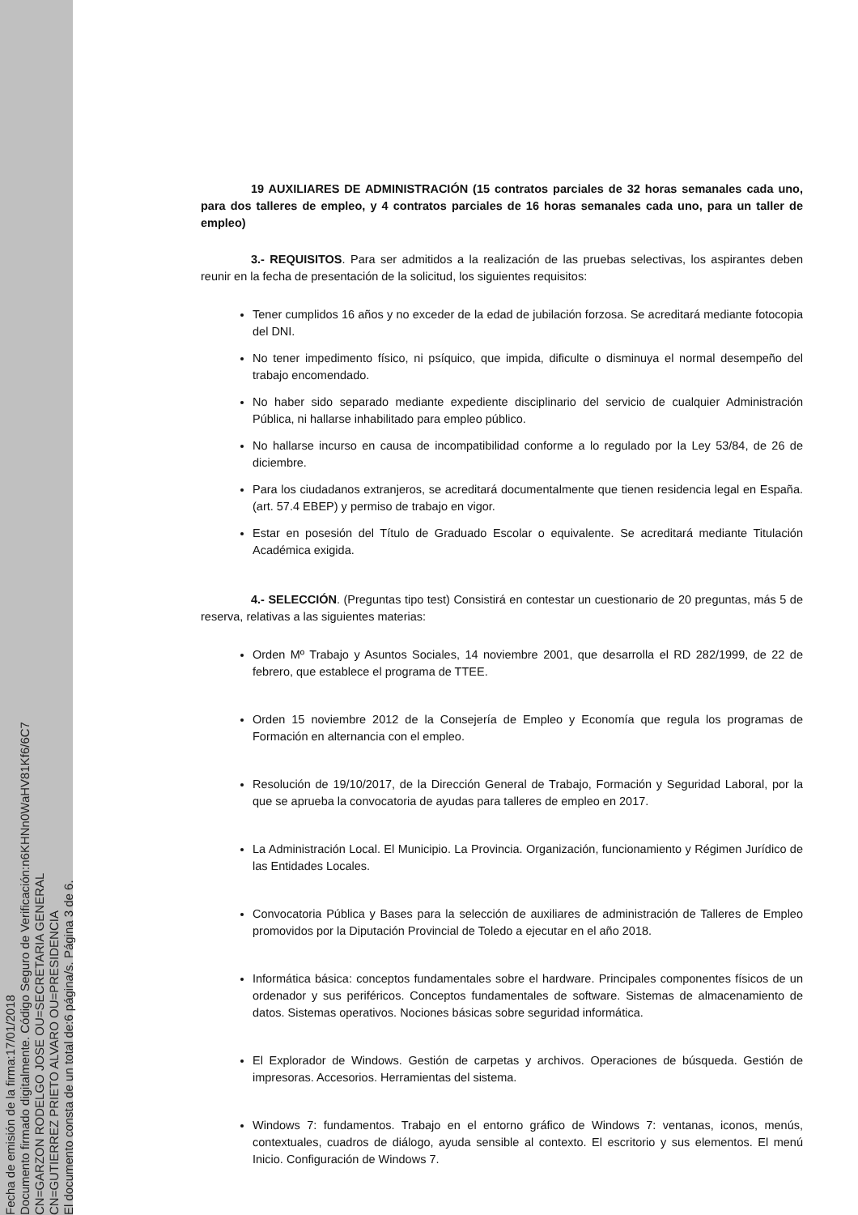Fecha de emisión de la firma:17/01/2018
Documento firmado digitalmente. Código Seguro de Verificación:n6KHNn0WaHV81Kf6/6C7
CN=GARZON RODELGO JOSE OU=SECRETARIA GENERAL
CN=GUTIERREZ PRIETO ALVARO OU=PRESIDENCIA
El documento consta de un total de:6 página/s. Página 3 de 6.
19 AUXILIARES DE ADMINISTRACIÓN (15 contratos parciales de 32 horas semanales cada uno, para dos talleres de empleo, y 4 contratos parciales de 16 horas semanales cada uno, para un taller de empleo)
3.- REQUISITOS. Para ser admitidos a la realización de las pruebas selectivas, los aspirantes deben reunir en la fecha de presentación de la solicitud, los siguientes requisitos:
Tener cumplidos 16 años y no exceder de la edad de jubilación forzosa. Se acreditará mediante fotocopia del DNI.
No tener impedimento físico, ni psíquico, que impida, dificulte o disminuya el normal desempeño del trabajo encomendado.
No haber sido separado mediante expediente disciplinario del servicio de cualquier Administración Pública, ni hallarse inhabilitado para empleo público.
No hallarse incurso en causa de incompatibilidad conforme a lo regulado por la Ley 53/84, de 26 de diciembre.
Para los ciudadanos extranjeros, se acreditará documentalmente que tienen residencia legal en España. (art. 57.4 EBEP) y permiso de trabajo en vigor.
Estar en posesión del Título de Graduado Escolar o equivalente. Se acreditará mediante Titulación Académica exigida.
4.- SELECCIÓN. (Preguntas tipo test) Consistirá en contestar un cuestionario de 20 preguntas, más 5 de reserva, relativas a las siguientes materias:
Orden Mº Trabajo y Asuntos Sociales, 14 noviembre 2001, que desarrolla el RD 282/1999, de 22 de febrero, que establece el programa de TTEE.
Orden 15 noviembre 2012 de la Consejería de Empleo y Economía que regula los programas de Formación en alternancia con el empleo.
Resolución de 19/10/2017, de la Dirección General de Trabajo, Formación y Seguridad Laboral, por la que se aprueba la convocatoria de ayudas para talleres de empleo en 2017.
La Administración Local. El Municipio. La Provincia. Organización, funcionamiento y Régimen Jurídico de las Entidades Locales.
Convocatoria Pública y Bases para la selección de auxiliares de administración de Talleres de Empleo promovidos por la Diputación Provincial de Toledo a ejecutar en el año 2018.
Informática básica: conceptos fundamentales sobre el hardware. Principales componentes físicos de un ordenador y sus periféricos. Conceptos fundamentales de software. Sistemas de almacenamiento de datos. Sistemas operativos. Nociones básicas sobre seguridad informática.
El Explorador de Windows. Gestión de carpetas y archivos. Operaciones de búsqueda. Gestión de impresoras. Accesorios. Herramientas del sistema.
Windows 7: fundamentos. Trabajo en el entorno gráfico de Windows 7: ventanas, iconos, menús, contextuales, cuadros de diálogo, ayuda sensible al contexto. El escritorio y sus elementos. El menú Inicio. Configuración de Windows 7.